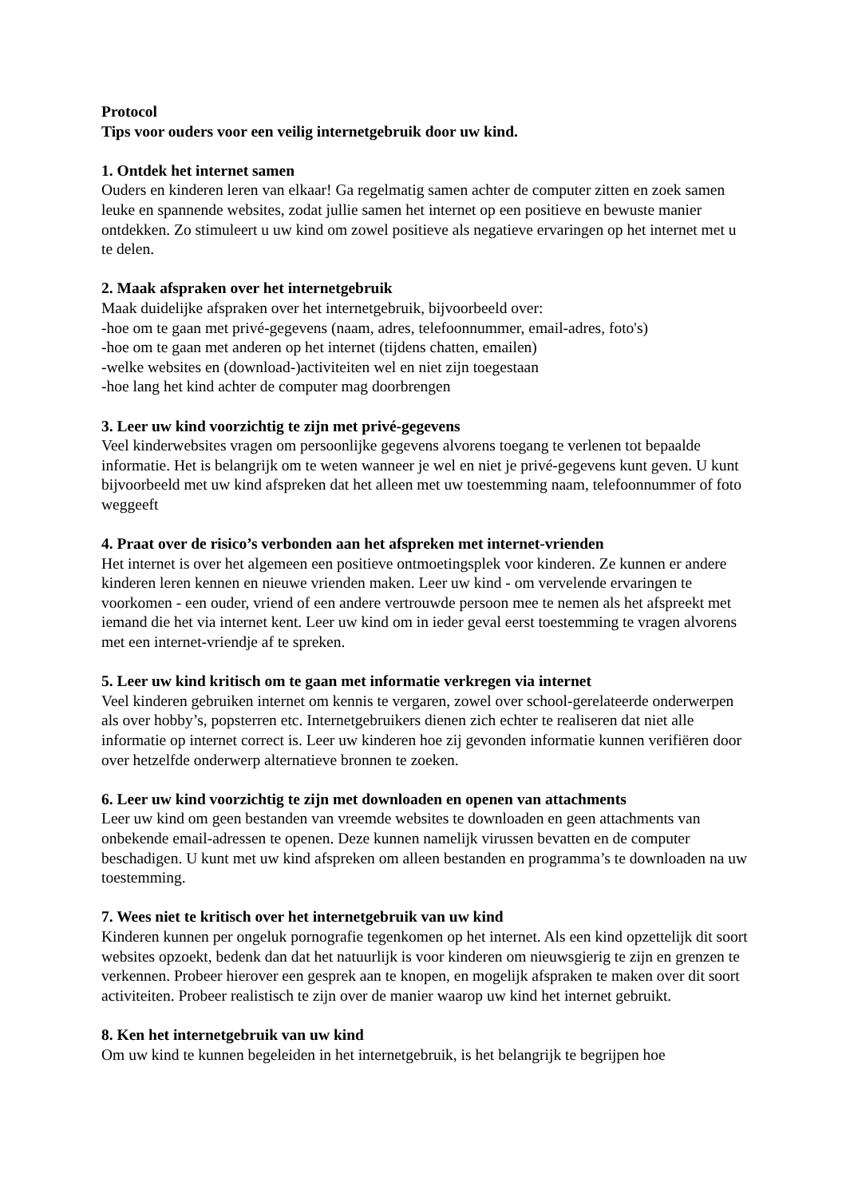Protocol
Tips voor ouders voor een veilig internetgebruik door uw kind.
1. Ontdek het internet samen
Ouders en kinderen leren van elkaar! Ga regelmatig samen achter de computer zitten en zoek samen leuke en spannende websites, zodat jullie samen het internet op een positieve en bewuste manier ontdekken. Zo stimuleert u uw kind om zowel positieve als negatieve ervaringen op het internet met u te delen.
2. Maak afspraken over het internetgebruik
Maak duidelijke afspraken over het internetgebruik, bijvoorbeeld over:
-hoe om te gaan met privé-gegevens (naam, adres, telefoonnummer, email-adres, foto's)
-hoe om te gaan met anderen op het internet (tijdens chatten, emailen)
-welke websites en (download-)activiteiten wel en niet zijn toegestaan
-hoe lang het kind achter de computer mag doorbrengen
3. Leer uw kind voorzichtig te zijn met privé-gegevens
Veel kinderwebsites vragen om persoonlijke gegevens alvorens toegang te verlenen tot bepaalde informatie. Het is belangrijk om te weten wanneer je wel en niet je privé-gegevens kunt geven. U kunt bijvoorbeeld met uw kind afspreken dat het alleen met uw toestemming naam, telefoonnummer of foto weggeeft
4. Praat over de risico’s verbonden aan het afspreken met internet-vrienden
Het internet is over het algemeen een positieve ontmoetingsplek voor kinderen. Ze kunnen er andere kinderen leren kennen en nieuwe vrienden maken. Leer uw kind - om vervelende ervaringen te voorkomen - een ouder, vriend of een andere vertrouwde persoon mee te nemen als het afspreekt met iemand die het via internet kent. Leer uw kind om in ieder geval eerst toestemming te vragen alvorens met een internet-vriendje af te spreken.
5. Leer uw kind kritisch om te gaan met informatie verkregen via internet
Veel kinderen gebruiken internet om kennis te vergaren, zowel over school-gerelateerde onderwerpen als over hobby’s, popsterren etc. Internetgebruikers dienen zich echter te realiseren dat niet alle informatie op internet correct is. Leer uw kinderen hoe zij gevonden informatie kunnen verifiëren door over hetzelfde onderwerp alternatieve bronnen te zoeken.
6. Leer uw kind voorzichtig te zijn met downloaden en openen van attachments
Leer uw kind om geen bestanden van vreemde websites te downloaden en geen attachments van onbekende email-adressen te openen. Deze kunnen namelijk virussen bevatten en de computer beschadigen. U kunt met uw kind afspreken om alleen bestanden en programma’s te downloaden na uw toestemming.
7. Wees niet te kritisch over het internetgebruik van uw kind
Kinderen kunnen per ongeluk pornografie tegenkomen op het internet. Als een kind opzettelijk dit soort websites opzoekt, bedenk dan dat het natuurlijk is voor kinderen om nieuwsgierig te zijn en grenzen te verkennen. Probeer hierover een gesprek aan te knopen, en mogelijk afspraken te maken over dit soort activiteiten. Probeer realistisch te zijn over de manier waarop uw kind het internet gebruikt.
8. Ken het internetgebruik van uw kind
Om uw kind te kunnen begeleiden in het internetgebruik, is het belangrijk te begrijpen hoe